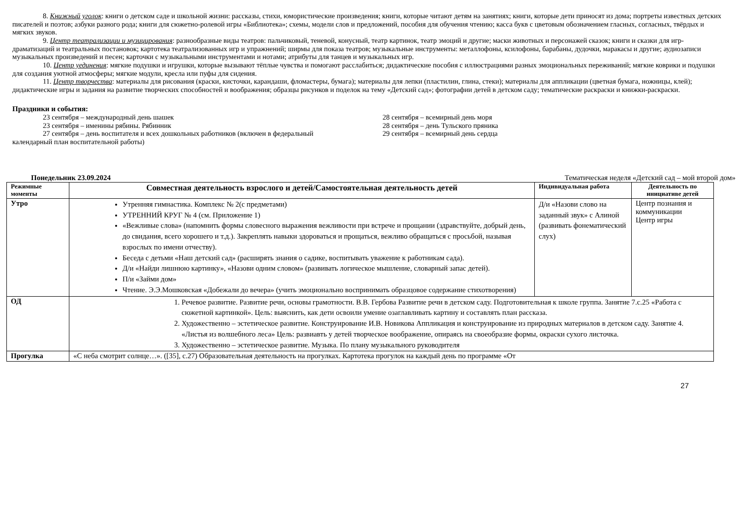8. Книжный уголок: книги о детском саде и школьной жизни: рассказы, стихи, юмористические произведения; книги, которые читают детям на занятиях; книги, которые дети приносят из дома; портреты известных детских писателей и поэтов; азбуки разного рода; книги для сюжетно-ролевой игры «Библиотека»; схемы, модели слов и предложений, пособия для обучения чтению; касса букв с цветовым обозначением гласных, согласных, твёрдых и мягких звуков.
9. Центр театрализации и музицирования: разнообразные виды театров: пальчиковый, теневой, конусный, театр картинок, театр эмоций и другие; маски животных и персонажей сказок; книги и сказки для игр-драматизаций и театральных постановок; картотека театрализованных игр и упражнений; ширмы для показа театров; музыкальные инструменты: металлофоны, ксилофоны, барабаны, дудочки, маракасы и другие; аудиозаписи музыкальных произведений и песен; карточки с музыкальными инструментами и нотами; атрибуты для танцев и музыкальных игр.
10. Центр уединения: мягкие подушки и игрушки, которые вызывают тёплые чувства и помогают расслабиться; дидактические пособия с иллюстрациями разных эмоциональных переживаний; мягкие коврики и подушки для создания уютной атмосферы; мягкие модули, кресла или пуфы для сидения.
11. Центр творчества: материалы для рисования (краски, кисточки, карандаши, фломастеры, бумага); материалы для лепки (пластилин, глина, стеки); материалы для аппликации (цветная бумага, ножницы, клей); дидактические игры и задания на развитие творческих способностей и воображения; образцы рисунков и поделок на тему «Детский сад»; фотографии детей в детском саду; тематические раскраски и книжки-раскраски.
Праздники и события:
23 сентября – международный день шашек
23 сентября – именины рябины. Рябинник
27 сентября – день воспитателя и всех дошкольных работников (включен в федеральный календарный план воспитательной работы)
28 сентября – всемирный день моря
28 сентября – день Тульского пряника
29 сентября – всемирный день сердца
Понедельник 23.09.2024 Тематическая неделя «Детский сад – мой второй дом»
| Режимные моменты | Совместная деятельность взрослого и детей/Самостоятельная деятельность детей | Индивидуальная работа | Деятельность по инициативе детей |
| --- | --- | --- | --- |
| Утро | Утренняя гимнастика. Комплекс № 2(с предметами) УТРЕННИЙ КРУГ № 4 (см. Приложение 1) «Вежливые слова» (напомнить формы словесного выражения вежливости при встрече и прощании (здравствуйте, добрый день, до свидания, всего хорошего и т.д.). Закреплять навыки здороваться и прощаться, вежливо обращаться с просьбой, называя взрослых по имени отчеству). Беседа с детьми «Наш детский сад» (расширять знания о садике, воспитывать уважение к работникам сада). Д/и «Найди лишнюю картинку», «Назови одним словом» (развивать логическое мышление, словарный запас детей). П/и «Займи дом» Чтение. Э.Э.Мошковская «Добежали до вечера» (учить эмоционально воспринимать образцовое содержание стихотворения) | Д/и «Назови слово на заданный звук» с Алиной (развивать фонематический слух) | Центр познания и коммуникации Центр игры |
| ОД | 1. Речевое развитие. Развитие речи, основы грамотности. В.В. Гербова Развитие речи в детском саду. Подготовительная к школе группа. Занятие 7.с.25 «Работа с сюжетной картинкой». Цель: выяснить, как дети освоили умение озаглавливать картину и составлять план рассказа. 2. Художественно – эстетическое развитие. Конструирование И.В. Новикова Аппликация и конструирование из природных материалов в детском саду. Занятие 4. «Листья из волшебного леса» Цель: развиавть у детей творческое воображение, опираясь на своеобразие формы, окраски сухого листочка. 3. Художественно – эстетическое развитие. Музыка. По плану музыкального руководителя | | |
| Прогулка | «С неба смотрит солнце…». ([35], с.27) Образовательная деятельность на прогулках. Картотека прогулок на каждый день по программе «От | | |
27